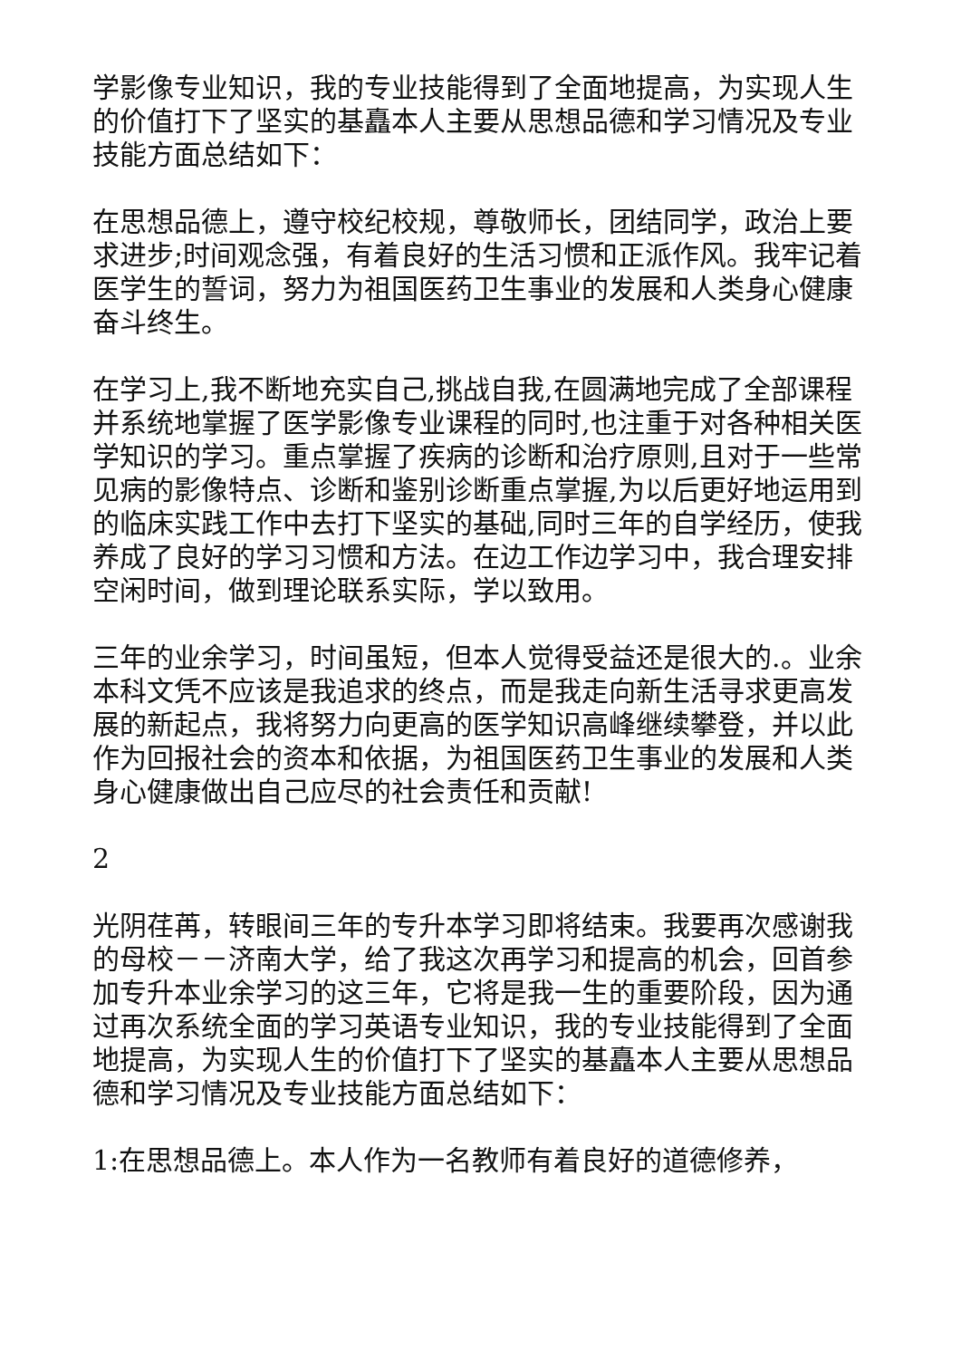学影像专业知识，我的专业技能得到了全面地提高，为实现人生的价值打下了坚实的基矗本人主要从思想品德和学习情况及专业技能方面总结如下：
在思想品德上，遵守校纪校规，尊敬师长，团结同学，政治上要求进步;时间观念强，有着良好的生活习惯和正派作风。我牢记着医学生的誓词，努力为祖国医药卫生事业的发展和人类身心健康奋斗终生。
在学习上,我不断地充实自己,挑战自我,在圆满地完成了全部课程并系统地掌握了医学影像专业课程的同时,也注重于对各种相关医学知识的学习。重点掌握了疾病的诊断和治疗原则,且对于一些常见病的影像特点、诊断和鉴别诊断重点掌握,为以后更好地运用到的临床实践工作中去打下坚实的基础,同时三年的自学经历，使我养成了良好的学习习惯和方法。在边工作边学习中，我合理安排空闲时间，做到理论联系实际，学以致用。
三年的业余学习，时间虽短，但本人觉得受益还是很大的.。业余本科文凭不应该是我追求的终点，而是我走向新生活寻求更高发展的新起点，我将努力向更高的医学知识高峰继续攀登，并以此作为回报社会的资本和依据，为祖国医药卫生事业的发展和人类身心健康做出自己应尽的社会责任和贡献!
2
光阴荏苒，转眼间三年的专升本学习即将结束。我要再次感谢我的母校－－济南大学，给了我这次再学习和提高的机会，回首参加专升本业余学习的这三年，它将是我一生的重要阶段，因为通过再次系统全面的学习英语专业知识，我的专业技能得到了全面地提高，为实现人生的价值打下了坚实的基矗本人主要从思想品德和学习情况及专业技能方面总结如下：
1:在思想品德上。本人作为一名教师有着良好的道德修养，